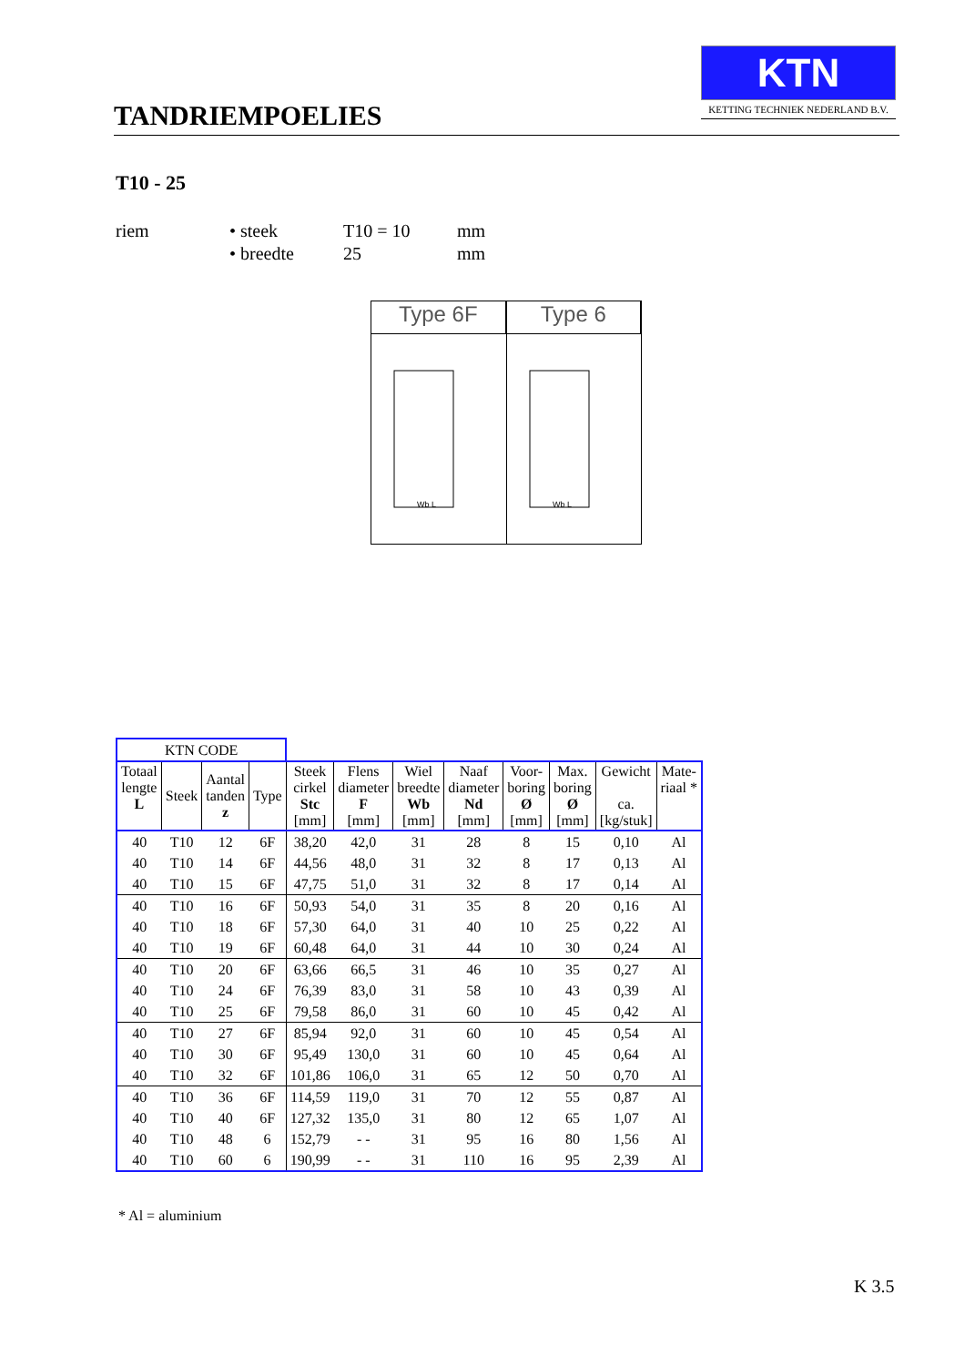TANDRIEMPOELIES
KTN
KETTING TECHNIEK NEDERLAND B.V.
T10 - 25
| riem | • steek | T10 = 10 | mm |
| | • breedte | 25 | mm |
Type 6F
Wb L
Type 6
Wb L
| KTN CODE | | | | | | | | | | | |
| Totaal lengte L | Steek | Aantal tanden z | Type | Steek cirkel Stc [mm] | Flens diameter F [mm] | Wiel breedte Wb [mm] | Naaf diameter Nd [mm] | Voor- boring Ø [mm] | Max. boring Ø [mm] | Gewicht ca. [kg/stuk] | Mate- riaal * |
| 40 | T10 | 12 | 6F | 38,20 | 42,0 | 31 | 28 | 8 | 15 | 0,10 | Al |
| 40 | T10 | 14 | 6F | 44,56 | 48,0 | 31 | 32 | 8 | 17 | 0,13 | Al |
| 40 | T10 | 15 | 6F | 47,75 | 51,0 | 31 | 32 | 8 | 17 | 0,14 | Al |
| 40 | T10 | 16 | 6F | 50,93 | 54,0 | 31 | 35 | 8 | 20 | 0,16 | Al |
| 40 | T10 | 18 | 6F | 57,30 | 64,0 | 31 | 40 | 10 | 25 | 0,22 | Al |
| 40 | T10 | 19 | 6F | 60,48 | 64,0 | 31 | 44 | 10 | 30 | 0,24 | Al |
| 40 | T10 | 20 | 6F | 63,66 | 66,5 | 31 | 46 | 10 | 35 | 0,27 | Al |
| 40 | T10 | 24 | 6F | 76,39 | 83,0 | 31 | 58 | 10 | 43 | 0,39 | Al |
| 40 | T10 | 25 | 6F | 79,58 | 86,0 | 31 | 60 | 10 | 45 | 0,42 | Al |
| 40 | T10 | 27 | 6F | 85,94 | 92,0 | 31 | 60 | 10 | 45 | 0,54 | Al |
| 40 | T10 | 30 | 6F | 95,49 | 130,0 | 31 | 60 | 10 | 45 | 0,64 | Al |
| 40 | T10 | 32 | 6F | 101,86 | 106,0 | 31 | 65 | 12 | 50 | 0,70 | Al |
| 40 | T10 | 36 | 6F | 114,59 | 119,0 | 31 | 70 | 12 | 55 | 0,87 | Al |
| 40 | T10 | 40 | 6F | 127,32 | 135,0 | 31 | 80 | 12 | 65 | 1,07 | Al |
| 40 | T10 | 48 | 6 | 152,79 | - - | 31 | 95 | 16 | 80 | 1,56 | Al |
| 40 | T10 | 60 | 6 | 190,99 | - - | 31 | 110 | 16 | 95 | 2,39 | Al |
* Al = aluminium
K 3.5